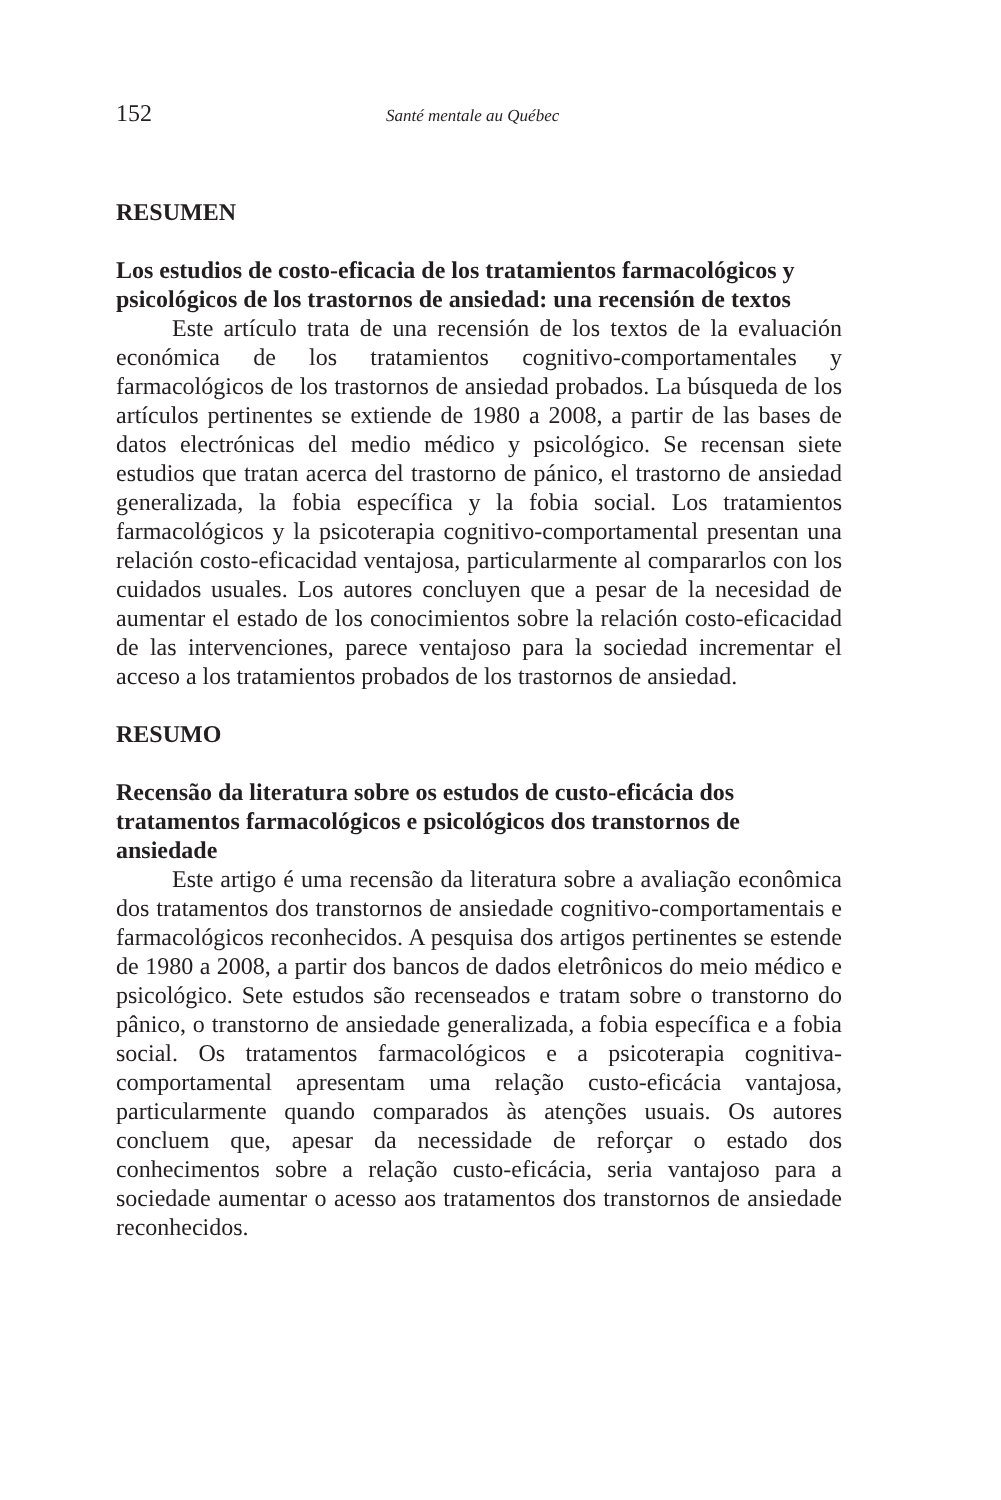152 Santé mentale au Québec
RESUMEN
Los estudios de costo-eficacia de los tratamientos farmacológicos y psicológicos de los trastornos de ansiedad: una recensión de textos
Este artículo trata de una recensión de los textos de la evaluación económica de los tratamientos cognitivo-comportamentales y farmacológicos de los trastornos de ansiedad probados. La búsqueda de los artículos pertinentes se extiende de 1980 a 2008, a partir de las bases de datos electrónicas del medio médico y psicológico. Se recensan siete estudios que tratan acerca del trastorno de pánico, el trastorno de ansiedad generalizada, la fobia específica y la fobia social. Los tratamientos farmacológicos y la psicoterapia cognitivo-comportamental presentan una relación costo-eficacidad ventajosa, particularmente al compararlos con los cuidados usuales. Los autores concluyen que a pesar de la necesidad de aumentar el estado de los conocimientos sobre la relación costo-eficacidad de las intervenciones, parece ventajoso para la sociedad incrementar el acceso a los tratamientos probados de los trastornos de ansiedad.
RESUMO
Recensão da literatura sobre os estudos de custo-eficácia dos tratamentos farmacológicos e psicológicos dos transtornos de ansiedade
Este artigo é uma recensão da literatura sobre a avaliação econômica dos tratamentos dos transtornos de ansiedade cognitivo-comportamentais e farmacológicos reconhecidos. A pesquisa dos artigos pertinentes se estende de 1980 a 2008, a partir dos bancos de dados eletrônicos do meio médico e psicológico. Sete estudos são recenseados e tratam sobre o transtorno do pânico, o transtorno de ansiedade generalizada, a fobia específica e a fobia social. Os tratamentos farmacológicos e a psicoterapia cognitiva-comportamental apresentam uma relação custo-eficácia vantajosa, particularmente quando comparados às atenções usuais. Os autores concluem que, apesar da necessidade de reforçar o estado dos conhecimentos sobre a relação custo-eficácia, seria vantajoso para a sociedade aumentar o acesso aos tratamentos dos transtornos de ansiedade reconhecidos.